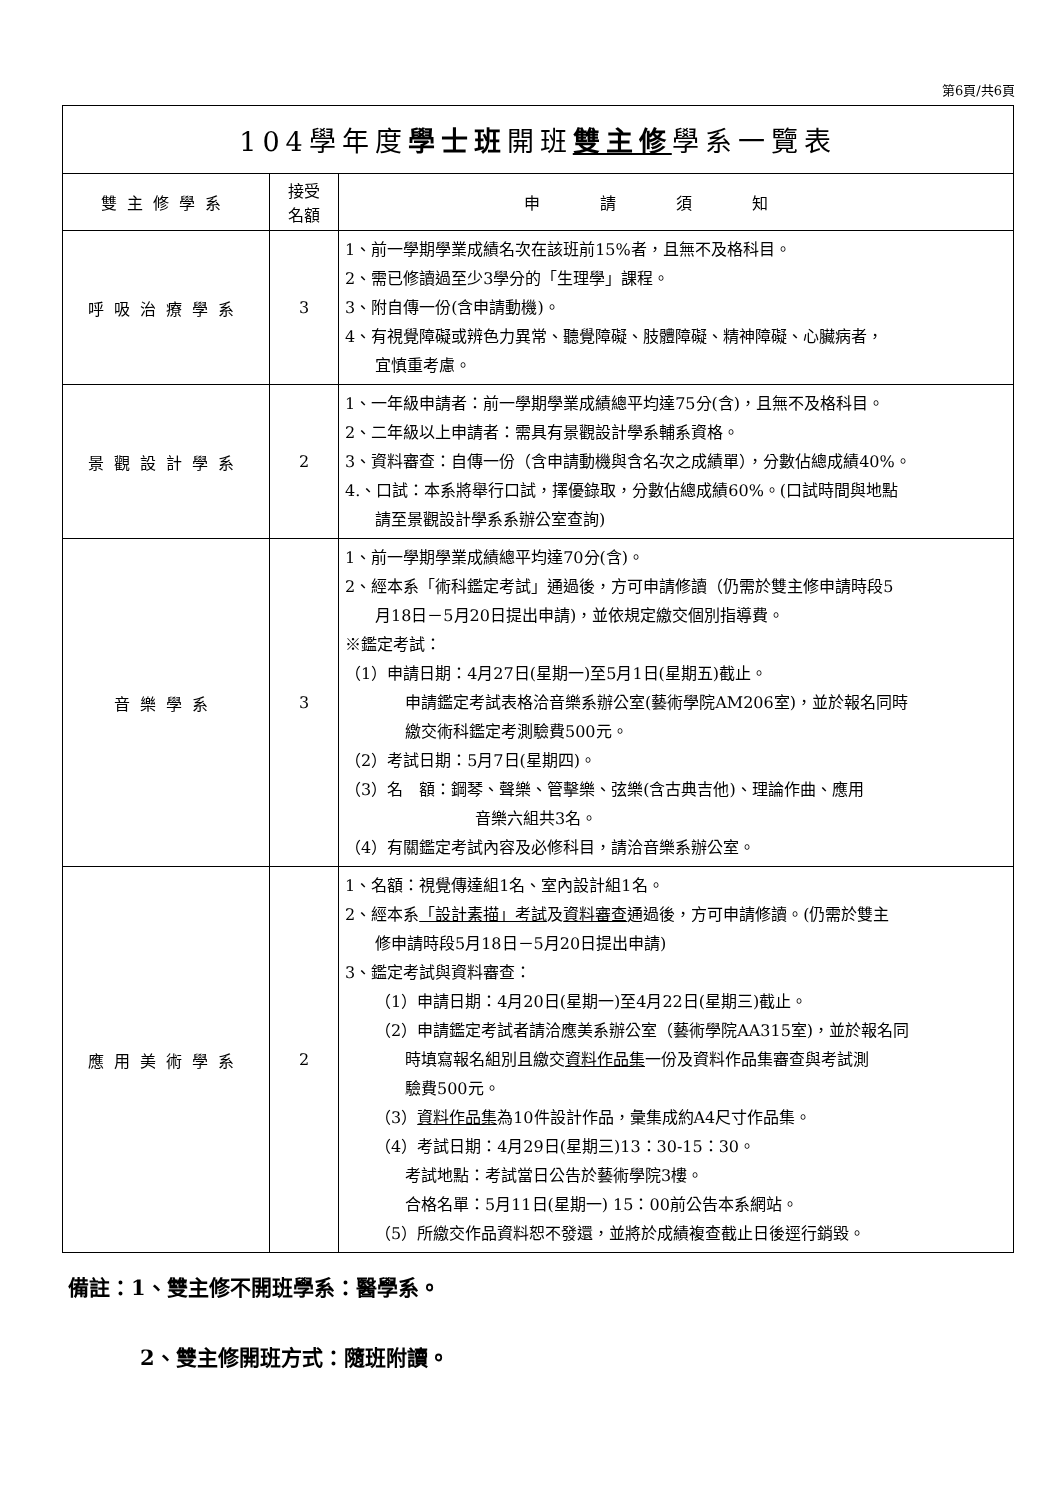第6頁/共6頁
| 104學年度 學士班 開班 雙主修 學系一覽表 | | |
| 雙主修學系 | 接受 名額 | 申請須知 |
| 呼吸治療學系 | 3 | 1、前一學期學業成績名次在該班前15%者，且無不及格科目。 2、需已修讀過至少3學分的「生理學」課程。 3、附自傳一份(含申請動機)。 4、有視覺障礙或辨色力異常、聽覺障礙、肢體障礙、精神障礙、心臟病者， 宜慎重考慮。 |
| 景觀設計學系 | 2 | 1、一年級申請者：前一學期學業成績總平均達75分(含)，且無不及格科目。 2、二年級以上申請者：需具有景觀設計學系輔系資格。 3、資料審查：自傳一份（含申請動機與含名次之成績單），分數佔總成績40%。 4.、口試：本系將舉行口試，擇優錄取，分數佔總成績60%。(口試時間與地點 請至景觀設計學系系辦公室查詢) |
| 音樂學系 | 3 | 1、前一學期學業成績總平均達70分(含)。 2、經本系「術科鑑定考試」通過後，方可申請修讀（仍需於雙主修申請時段5 月18日－5月20日提出申請)，並依規定繳交個別指導費。 ※鑑定考試： （1）申請日期：4月27日(星期一)至5月1日(星期五)截止。 申請鑑定考試表格洽音樂系辦公室(藝術學院AM206室)，並於報名同時 繳交術科鑑定考測驗費500元。 （2）考試日期：5月7日(星期四)。 （3）名 額：鋼琴、聲樂、管擊樂、弦樂(含古典吉他)、理論作曲、應用 音樂六組共3名。 （4）有關鑑定考試內容及必修科目，請洽音樂系辦公室。 |
| 應用美術學系 | 2 | 1、名額：視覺傳達組1名、室內設計組1名。 2、經本系 「設計素描」考試 及 資料審查 通過後，方可申請修讀。(仍需於雙主 修申請時段5月18日－5月20日提出申請) 3、鑑定考試與資料審查： （1）申請日期：4月20日(星期一)至4月22日(星期三)截止。 （2）申請鑑定考試者請洽應美系辦公室（藝術學院AA315室)，並於報名同 時填寫報名組別且繳交 資料作品集 一份及資料作品集審查與考試測 驗費500元。 （3） 資料作品集 為10件設計作品，彙集成約A4尺寸作品集。 （4）考試日期：4月29日(星期三)13：30-15：30。 考試地點：考試當日公告於藝術學院3樓。 合格名單：5月11日(星期一) 15：00前公告本系網站。 （5）所繳交作品資料恕不發還，並將於成績複查截止日後逕行銷毀。 |
備註：1、雙主修不開班學系：醫學系。
2、雙主修開班方式：隨班附讀。